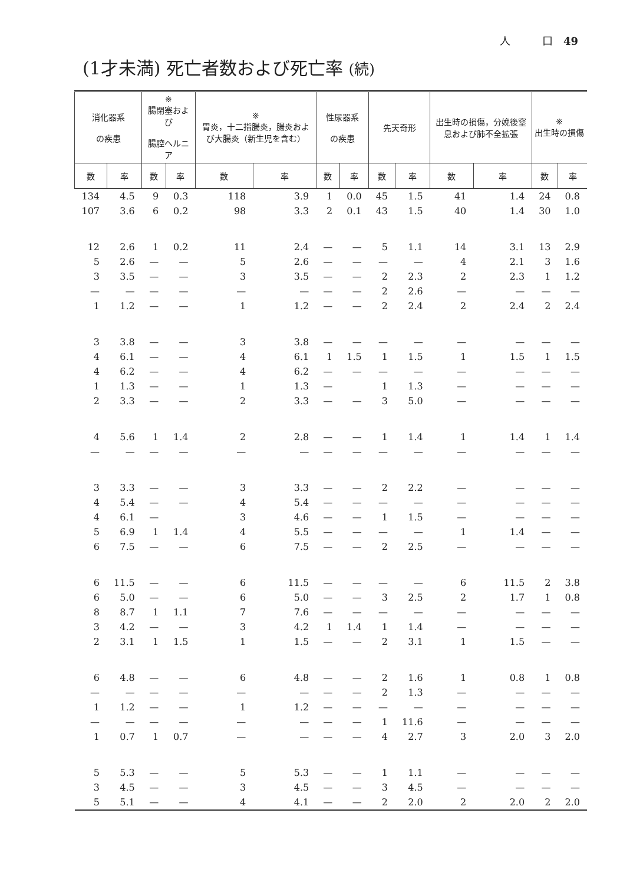人　　　口　49
(1才未満) 死亡者数および死亡率 (続)
| 消化器系 の疾患 | | ※ 腸閉塞および 腸腔ヘルニア | | ※ 胃炎，十二指腸炎，腸炎および大腸炎（新生児を含む） | | 性尿器系 の疾患 | | 先天奇形 | | 出生時の損傷，分娩後窒息および肺不全拡張 | | ※ 出生時の損傷 | |
| --- | --- | --- | --- | --- | --- | --- | --- | --- | --- | --- | --- | --- | --- |
| 数 | 率 | 数 | 率 | 数 | 率 | 数 | 率 | 数 | 率 | 数 | 率 | 数 | 率 |
| 134 | 4.5 | 9 | 0.3 | 118 | 3.9 | 1 | 0.0 | 45 | 1.5 | 41 | 1.4 | 24 | 0.8 |
| 107 | 3.6 | 6 | 0.2 | 98 | 3.3 | 2 | 0.1 | 43 | 1.5 | 40 | 1.4 | 30 | 1.0 |
| 12 | 2.6 | 1 | 0.2 | 11 | 2.4 | — | — | 5 | 1.1 | 14 | 3.1 | 13 | 2.9 |
| 5 | 2.6 | — | — | 5 | 2.6 | — | — | — | — | 4 | 2.1 | 3 | 1.6 |
| 3 | 3.5 | — | — | 3 | 3.5 | — | — | 2 | 2.3 | 2 | 2.3 | 1 | 1.2 |
| — | — | — | — | — | — | — | — | 2 | 2.6 | — | — | — | — |
| 1 | 1.2 | — | — | 1 | 1.2 | — | — | 2 | 2.4 | 2 | 2.4 | 2 | 2.4 |
| 3 | 3.8 | — | — | 3 | 3.8 | — | — | — | — | — | — | — | — |
| 4 | 6.1 | — | — | 4 | 6.1 | 1 | 1.5 | 1 | 1.5 | 1 | 1.5 | 1 | 1.5 |
| 4 | 6.2 | — | — | 4 | 6.2 | — | — | — | — | — | — | — | — |
| 1 | 1.3 | — | — | 1 | 1.3 | — | | 1 | 1.3 | — | — | — | — |
| 2 | 3.3 | — | — | 2 | 3.3 | — | — | 3 | 5.0 | — | — | — | — |
| 4 | 5.6 | 1 | 1.4 | 2 | 2.8 | — | — | 1 | 1.4 | 1 | 1.4 | 1 | 1.4 |
| — | — | — | — | — | — | — | — | — | — | — | — | — | — |
| 3 | 3.3 | — | — | 3 | 3.3 | — | — | 2 | 2.2 | — | — | — | — |
| 4 | 5.4 | — | — | 4 | 5.4 | — | — | — | — | — | — | — | — |
| 4 | 6.1 | — | | 3 | 4.6 | — | — | 1 | 1.5 | — | — | — | — |
| 5 | 6.9 | 1 | 1.4 | 4 | 5.5 | — | — | — | — | 1 | 1.4 | — | — |
| 6 | 7.5 | — | — | 6 | 7.5 | — | — | 2 | 2.5 | — | — | — | — |
| 6 | 11.5 | — | — | 6 | 11.5 | — | — | — | — | 6 | 11.5 | 2 | 3.8 |
| 6 | 5.0 | — | — | 6 | 5.0 | — | — | 3 | 2.5 | 2 | 1.7 | 1 | 0.8 |
| 8 | 8.7 | 1 | 1.1 | 7 | 7.6 | — | — | — | — | — | — | — | — |
| 3 | 4.2 | — | — | 3 | 4.2 | 1 | 1.4 | 1 | 1.4 | — | — | — | — |
| 2 | 3.1 | 1 | 1.5 | 1 | 1.5 | — | — | 2 | 3.1 | 1 | 1.5 | — | — |
| 6 | 4.8 | — | — | 6 | 4.8 | — | — | 2 | 1.6 | 1 | 0.8 | 1 | 0.8 |
| — | — | — | — | — | — | — | — | 2 | 1.3 | — | — | — | — |
| 1 | 1.2 | — | — | 1 | 1.2 | — | — | — | — | — | — | — | — |
| — | — | — | — | — | — | — | — | 1 | 11.6 | — | — | — | — |
| 1 | 0.7 | 1 | 0.7 | — | — | — | — | 4 | 2.7 | 3 | 2.0 | 3 | 2.0 |
| 5 | 5.3 | — | — | 5 | 5.3 | — | — | 1 | 1.1 | — | — | — | — |
| 3 | 4.5 | — | — | 3 | 4.5 | — | — | 3 | 4.5 | — | — | — | — |
| 5 | 5.1 | — | — | 4 | 4.1 | — | — | 2 | 2.0 | 2 | 2.0 | 2 | 2.0 |